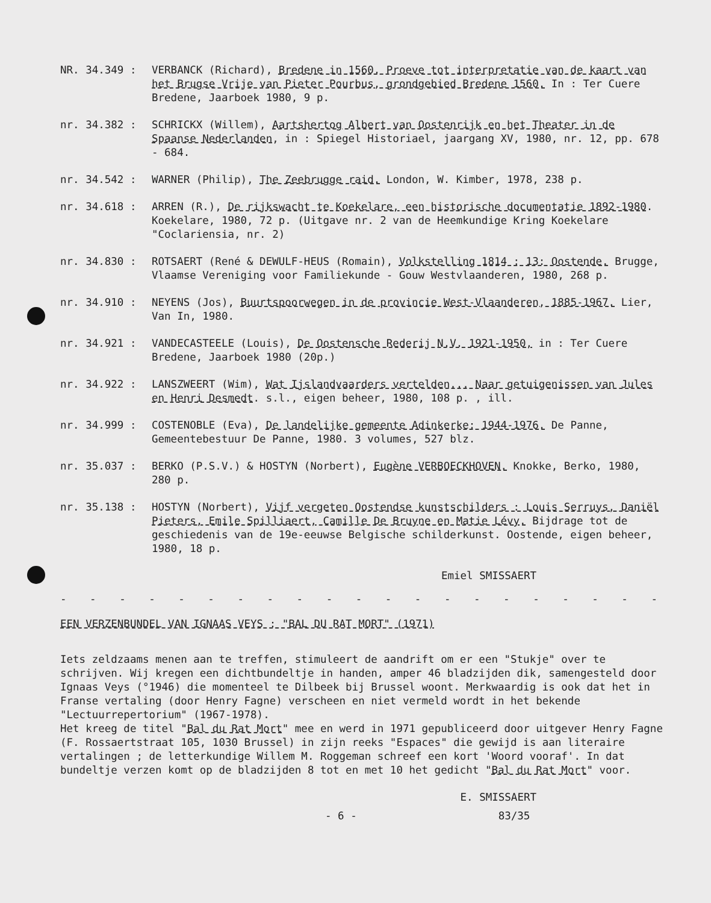NR. 34.349 : VERBANCK (Richard), Bredene in 1560. Proeve tot interpretatie van de kaart van het Brugse Vrije van Pieter Pourbus, grondgebied Bredene 1560. In : Ter Cuere Bredene, Jaarboek 1980, 9 p.
nr. 34.382 : SCHRICKX (Willem), Aartshertog Albert van Oostenrijk en het Theater in de Spaanse Nederlanden, in : Spiegel Historiael, jaargang XV, 1980, nr. 12, pp. 678 - 684.
nr. 34.542 : WARNER (Philip), The Zeebrugge raid. London, W. Kimber, 1978, 238 p.
nr. 34.618 : ARREN (R.), De rijkswacht te Koekelare, een historische documentatie 1892-1980. Koekelare, 1980, 72 p. (Uitgave nr. 2 van de Heemkundige Kring Koekelare "Coclariensia, nr. 2)
nr. 34.830 : ROTSAERT (René & DEWULF-HEUS (Romain), Volkstelling 1814 : 13: Oostende. Brugge, Vlaamse Vereniging voor Familiekunde - Gouw Westvlaanderen, 1980, 268 p.
nr. 34.910 : NEYENS (Jos), Buurtspoorwegen in de provincie West-Vlaanderen, 1885-1967. Lier, Van In, 1980.
nr. 34.921 : VANDECASTEELE (Louis), De Oostensche Rederij N.V. 1921-1950, in : Ter Cuere Bredene, Jaarboek 1980 (20p.)
nr. 34.922 : LANSZWEERT (Wim), Wat Ijslandvaarders vertelden... Naar getuigenissen van Jules en Henri Desmedt. s.l., eigen beheer, 1980, 108 p. , ill.
nr. 34.999 : COSTENOBLE (Eva), De landelijke gemeente Adinkerke: 1944-1976. De Panne, Gemeentebestuur De Panne, 1980. 3 volumes, 527 blz.
nr. 35.037 : BERKO (P.S.V.) & HOSTYN (Norbert), Eugène VERBOECKHOVEN. Knokke, Berko, 1980, 280 p.
nr. 35.138 : HOSTYN (Norbert), Vijf vergeten Oostendse kunstschilders : Louis Serruys, Daniël Pieters, Emile Spilliaert, Camille De Bruyne en Matie Lévy. Bijdrage tot de geschiedenis van de 19e-eeuwse Belgische schilderkunst. Oostende, eigen beheer, 1980, 18 p.
Emiel SMISSAERT
- - - - - - - - - - - - - - - - - - - - - - -
EEN VERZENBUNDEL VAN IGNAAS VEYS : "BAL DU RAT MORT" (1971)
Iets zeldzaams menen aan te treffen, stimuleert de aandrift om er een "Stukje" over te schrijven. Wij kregen een dichtbundeltje in handen, amper 46 bladzijden dik, samengesteld door Ignaas Veys (°1946) die momenteel te Dilbeek bij Brussel woont. Merkwaardig is ook dat het in Franse vertaling (door Henry Fagne) verscheen en niet vermeld wordt in het bekende "Lectuurrepertorium" (1967-1978).
Het kreeg de titel "Bal du Rat Mort" mee en werd in 1971 gepubliceerd door uitgever Henry Fagne (F. Rossaertstraat 105, 1030 Brussel) in zijn reeks "Espaces" die gewijd is aan literaire vertalingen ; de letterkundige Willem M. Roggeman schreef een kort 'Woord vooraf'. In dat bundeltje verzen komt op de bladzijden 8 tot en met 10 het gedicht "Bal du Rat Mort" voor.
E. SMISSAERT
- 6 - 83/35